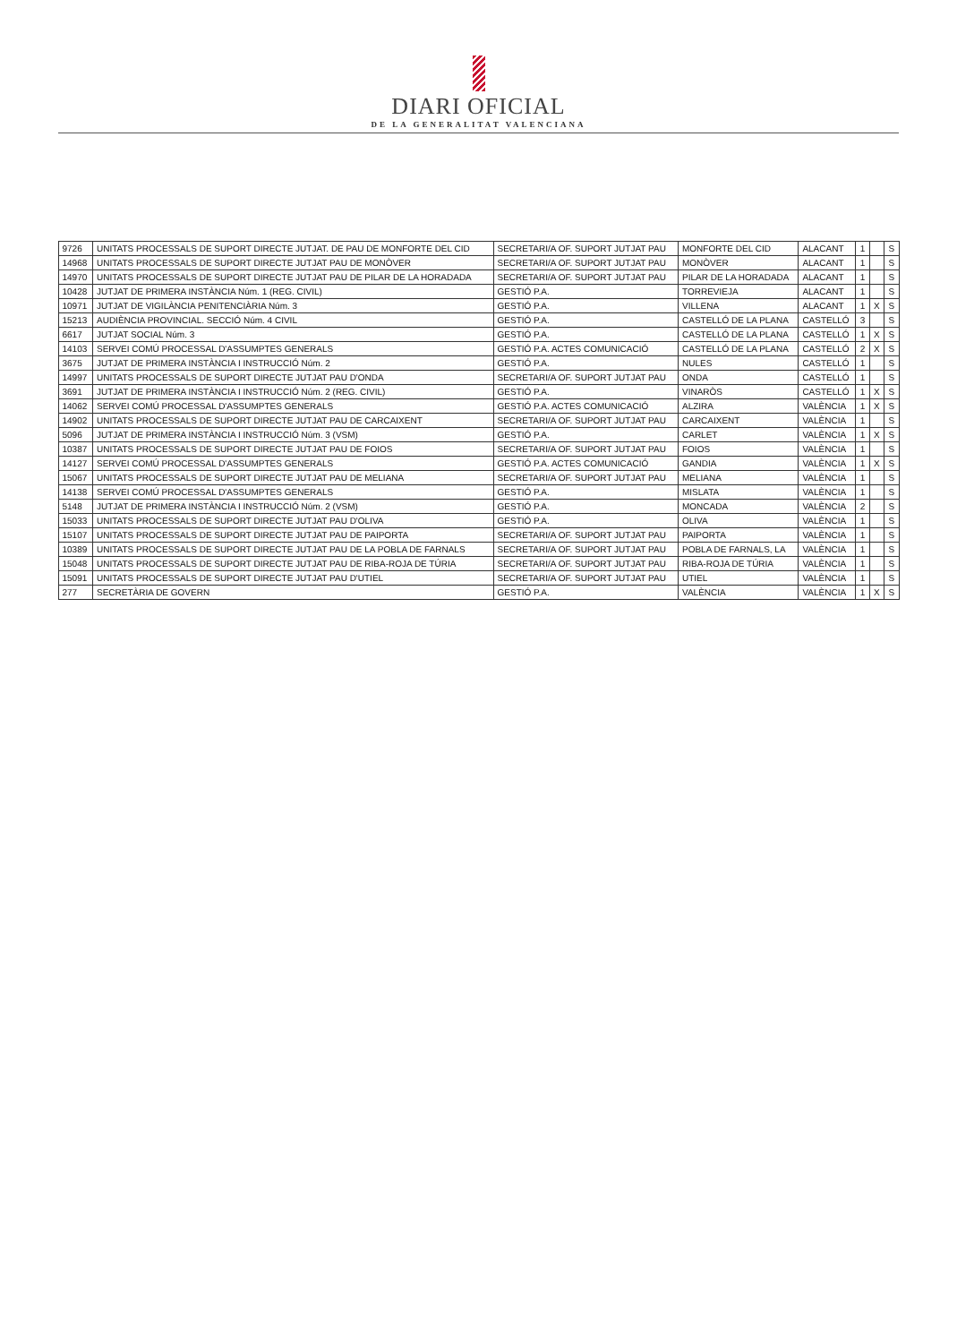DIARI OFICIAL
DE LA GENERALITAT VALENCIANA
| 9726 | UNITATS PROCESSALS DE SUPORT DIRECTE JUTJAT. DE PAU DE MONFORTE DEL CID | SECRETARI/A OF. SUPORT JUTJAT PAU | MONFORTE DEL CID | ALACANT | 1 | | S |
| 14968 | UNITATS PROCESSALS DE SUPORT DIRECTE JUTJAT PAU DE MONÒVER | SECRETARI/A OF. SUPORT JUTJAT PAU | MONÒVER | ALACANT | 1 | | S |
| 14970 | UNITATS PROCESSALS DE SUPORT DIRECTE JUTJAT PAU DE PILAR DE LA HORADADA | SECRETARI/A OF. SUPORT JUTJAT PAU | PILAR DE LA HORADADA | ALACANT | 1 | | S |
| 10428 | JUTJAT DE PRIMERA INSTÀNCIA Núm. 1 (REG. CIVIL) | GESTIÓ P.A. | TORREVIEJA | ALACANT | 1 | | S |
| 10971 | JUTJAT DE VIGILÀNCIA PENITENCIÀRIA Núm. 3 | GESTIÓ P.A. | VILLENA | ALACANT | 1 | X | S |
| 15213 | AUDIÈNCIA PROVINCIAL. SECCIÓ Núm. 4 CIVIL | GESTIÓ P.A. | CASTELLÓ DE LA PLANA | CASTELLÓ | 3 | | S |
| 6617 | JUTJAT SOCIAL Núm. 3 | GESTIÓ P.A. | CASTELLÓ DE LA PLANA | CASTELLÓ | 1 | X | S |
| 14103 | SERVEI COMÚ PROCESSAL D'ASSUMPTES GENERALS | GESTIÓ P.A. ACTES COMUNICACIÓ | CASTELLÓ DE LA PLANA | CASTELLÓ | 2 | X | S |
| 3675 | JUTJAT DE PRIMERA INSTÀNCIA I INSTRUCCIÓ Núm. 2 | GESTIÓ P.A. | NULES | CASTELLÓ | 1 | | S |
| 14997 | UNITATS PROCESSALS DE SUPORT DIRECTE JUTJAT PAU D'ONDA | SECRETARI/A OF. SUPORT JUTJAT PAU | ONDA | CASTELLÓ | 1 | | S |
| 3691 | JUTJAT DE PRIMERA INSTÀNCIA I INSTRUCCIÓ Núm. 2 (REG. CIVIL) | GESTIÓ P.A. | VINARÒS | CASTELLÓ | 1 | X | S |
| 14062 | SERVEI COMÚ PROCESSAL D'ASSUMPTES GENERALS | GESTIÓ P.A. ACTES COMUNICACIÓ | ALZIRA | VALÈNCIA | 1 | X | S |
| 14902 | UNITATS PROCESSALS DE SUPORT DIRECTE JUTJAT PAU DE CARCAIXENT | SECRETARI/A OF. SUPORT JUTJAT PAU | CARCAIXENT | VALÈNCIA | 1 | | S |
| 5096 | JUTJAT DE PRIMERA INSTÀNCIA I INSTRUCCIÓ Núm. 3 (VSM) | GESTIÓ P.A. | CARLET | VALÈNCIA | 1 | X | S |
| 10387 | UNITATS PROCESSALS DE SUPORT DIRECTE JUTJAT PAU DE FOIOS | SECRETARI/A OF. SUPORT JUTJAT PAU | FOIOS | VALÈNCIA | 1 | | S |
| 14127 | SERVEI COMÚ PROCESSAL D'ASSUMPTES GENERALS | GESTIÓ P.A. ACTES COMUNICACIÓ | GANDIA | VALÈNCIA | 1 | X | S |
| 15067 | UNITATS PROCESSALS DE SUPORT DIRECTE JUTJAT PAU DE MELIANA | SECRETARI/A OF. SUPORT JUTJAT PAU | MELIANA | VALÈNCIA | 1 | | S |
| 14138 | SERVEI COMÚ PROCESSAL D'ASSUMPTES GENERALS | GESTIÓ P.A. | MISLATA | VALÈNCIA | 1 | | S |
| 5148 | JUTJAT DE PRIMERA INSTÀNCIA I INSTRUCCIÓ Núm. 2 (VSM) | GESTIÓ P.A. | MONCADA | VALÈNCIA | 2 | | S |
| 15033 | UNITATS PROCESSALS DE SUPORT DIRECTE JUTJAT PAU D'OLIVA | GESTIÓ P.A. | OLIVA | VALÈNCIA | 1 | | S |
| 15107 | UNITATS PROCESSALS DE SUPORT DIRECTE JUTJAT PAU DE PAIPORTA | SECRETARI/A OF. SUPORT JUTJAT PAU | PAIPORTA | VALÈNCIA | 1 | | S |
| 10389 | UNITATS PROCESSALS DE SUPORT DIRECTE JUTJAT PAU DE LA POBLA DE FARNALS | SECRETARI/A OF. SUPORT JUTJAT PAU | POBLA DE FARNALS, LA | VALÈNCIA | 1 | | S |
| 15048 | UNITATS PROCESSALS DE SUPORT DIRECTE JUTJAT PAU DE RIBA-ROJA DE TÚRIA | SECRETARI/A OF. SUPORT JUTJAT PAU | RIBA-ROJA DE TÚRIA | VALÈNCIA | 1 | | S |
| 15091 | UNITATS PROCESSALS DE SUPORT DIRECTE JUTJAT PAU D'UTIEL | SECRETARI/A OF. SUPORT JUTJAT PAU | UTIEL | VALÈNCIA | 1 | | S |
| 277 | SECRETÀRIA DE GOVERN | GESTIÓ P.A. | VALÈNCIA | VALÈNCIA | 1 | X | S |